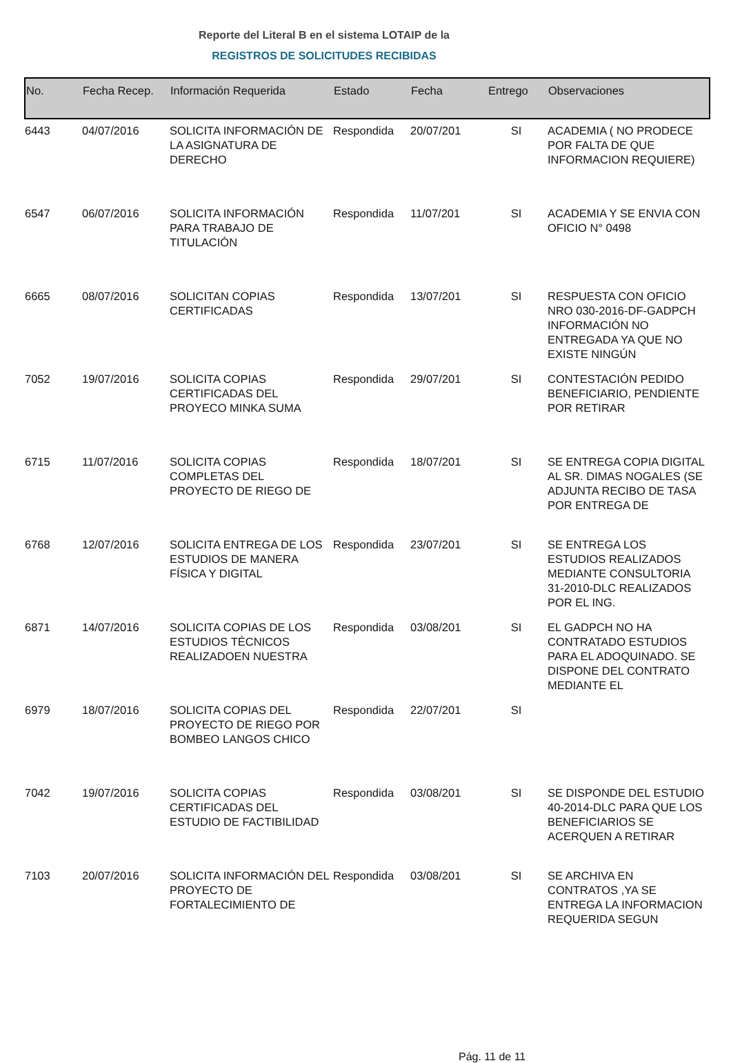Reporte del Literal B en el sistema LOTAIP de la
REGISTROS DE SOLICITUDES RECIBIDAS
| No. | Fecha Recep. | Información Requerida | Estado | Fecha | Entrego | Observaciones |
| --- | --- | --- | --- | --- | --- | --- |
| 6443 | 04/07/2016 | SOLICITA INFORMACIÓN DE LA ASIGNATURA DE DERECHO | Respondida | 20/07/201 | SI | ACADEMIA ( NO PRODECE POR FALTA DE QUE INFORMACION REQUIERE) |
| 6547 | 06/07/2016 | SOLICITA INFORMACIÓN PARA TRABAJO DE TITULACIÓN | Respondida | 11/07/201 | SI | ACADEMIA Y SE ENVIA CON OFICIO N° 0498 |
| 6665 | 08/07/2016 | SOLICITAN COPIAS CERTIFICADAS | Respondida | 13/07/201 | SI | RESPUESTA CON OFICIO NRO 030-2016-DF-GADPCH INFORMACIÓN NO ENTREGADA YA QUE NO EXISTE NINGÚN |
| 7052 | 19/07/2016 | SOLICITA COPIAS CERTIFICADAS DEL PROYECO MINKA SUMA | Respondida | 29/07/201 | SI | CONTESTACIÓN PEDIDO BENEFICIARIO, PENDIENTE POR RETIRAR |
| 6715 | 11/07/2016 | SOLICITA COPIAS COMPLETAS DEL PROYECTO DE RIEGO DE | Respondida | 18/07/201 | SI | SE ENTREGA COPIA DIGITAL AL SR. DIMAS NOGALES (SE ADJUNTA RECIBO DE TASA POR ENTREGA DE |
| 6768 | 12/07/2016 | SOLICITA ENTREGA DE LOS ESTUDIOS DE MANERA FÍSICA Y DIGITAL | Respondida | 23/07/201 | SI | SE ENTREGA LOS ESTUDIOS REALIZADOS MEDIANTE CONSULTORIA 31-2010-DLC REALIZADOS POR EL ING. |
| 6871 | 14/07/2016 | SOLICITA COPIAS DE LOS ESTUDIOS TÉCNICOS REALIZADOEN NUESTRA | Respondida | 03/08/201 | SI | EL GADPCH NO HA CONTRATADO ESTUDIOS PARA EL ADOQUINADO. SE DISPONE DEL CONTRATO MEDIANTE EL |
| 6979 | 18/07/2016 | SOLICITA COPIAS DEL PROYECTO DE RIEGO POR BOMBEO LANGOS CHICO | Respondida | 22/07/201 | SI | |
| 7042 | 19/07/2016 | SOLICITA COPIAS CERTIFICADAS DEL ESTUDIO DE FACTIBILIDAD | Respondida | 03/08/201 | SI | SE DISPONDE DEL ESTUDIO 40-2014-DLC PARA QUE LOS BENEFICIARIOS SE ACERQUEN A RETIRAR |
| 7103 | 20/07/2016 | SOLICITA INFORMACIÓN DEL PROYECTO DE FORTALECIMIENTO DE | Respondida | 03/08/201 | SI | SE ARCHIVA EN CONTRATOS ,YA SE ENTREGA LA INFORMACION REQUERIDA SEGUN |
Pág. 11 de 11